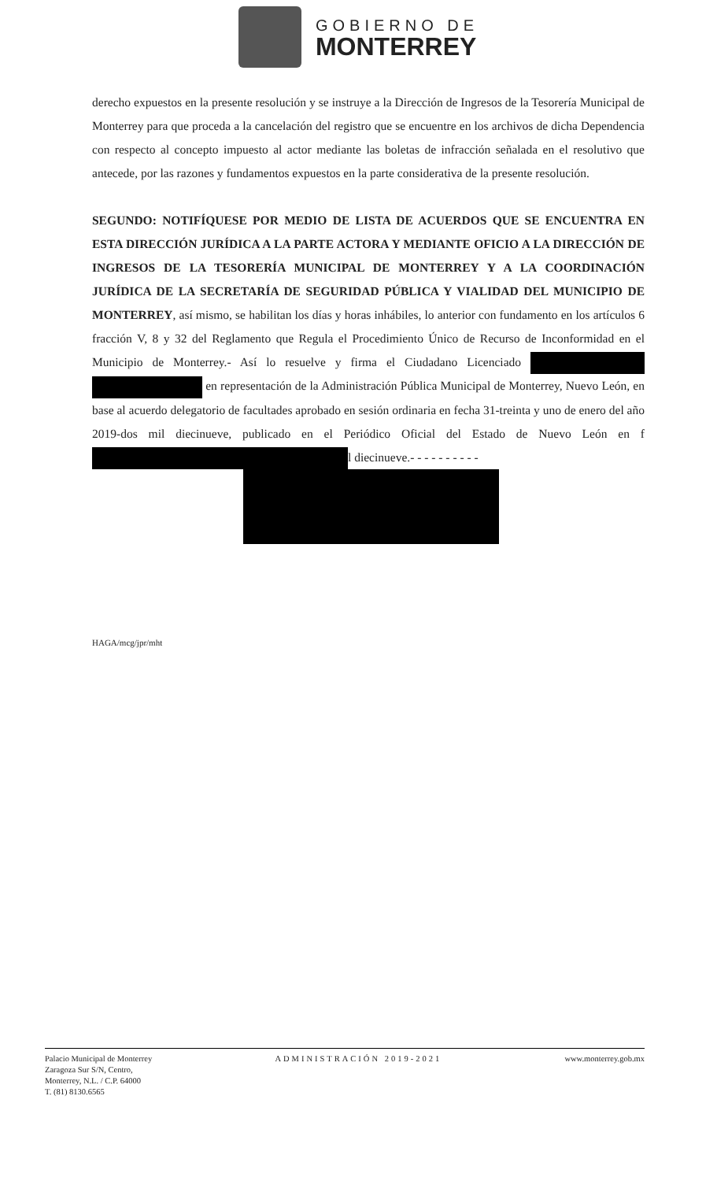GOBIERNO DE
MONTERREY
derecho expuestos en la presente resolución y se instruye a la Dirección de Ingresos de la Tesorería Municipal de Monterrey para que proceda a la cancelación del registro que se encuentre en los archivos de dicha Dependencia con respecto al concepto impuesto al actor mediante las boletas de infracción señalada en el resolutivo que antecede, por las razones y fundamentos expuestos en la parte considerativa de la presente resolución.
SEGUNDO: NOTIFÍQUESE POR MEDIO DE LISTA DE ACUERDOS QUE SE ENCUENTRA EN ESTA DIRECCIÓN JURÍDICA A LA PARTE ACTORA Y MEDIANTE OFICIO A LA DIRECCIÓN DE INGRESOS DE LA TESORERÍA MUNICIPAL DE MONTERREY Y A LA COORDINACIÓN JURÍDICA DE LA SECRETARÍA DE SEGURIDAD PÚBLICA Y VIALIDAD DEL MUNICIPIO DE MONTERREY, así mismo, se habilitan los días y horas inhábiles, lo anterior con fundamento en los artículos 6 fracción V, 8 y 32 del Reglamento que Regula el Procedimiento Único de Recurso de Inconformidad en el Municipio de Monterrey.- Así lo resuelve y firma el Ciudadano Licenciado en representación de la Administración Pública Municipal de Monterrey, Nuevo León, en base al acuerdo delegatorio de facultades aprobado en sesión ordinaria en fecha 31-treinta y uno de enero del año 2019-dos mil diecinueve, publicado en el Periódico Oficial del Estado de Nuevo León en f l diecinueve.- - - - - - - - - -
HAGA/mcg/jpr/mht
Palacio Municipal de Monterrey
Zaragoza Sur S/N, Centro,
Monterrey, N.L. / C.P. 64000
T. (81) 8130.6565
ADMINISTRACIÓN 2019-2021 www.monterrey.gob.mx